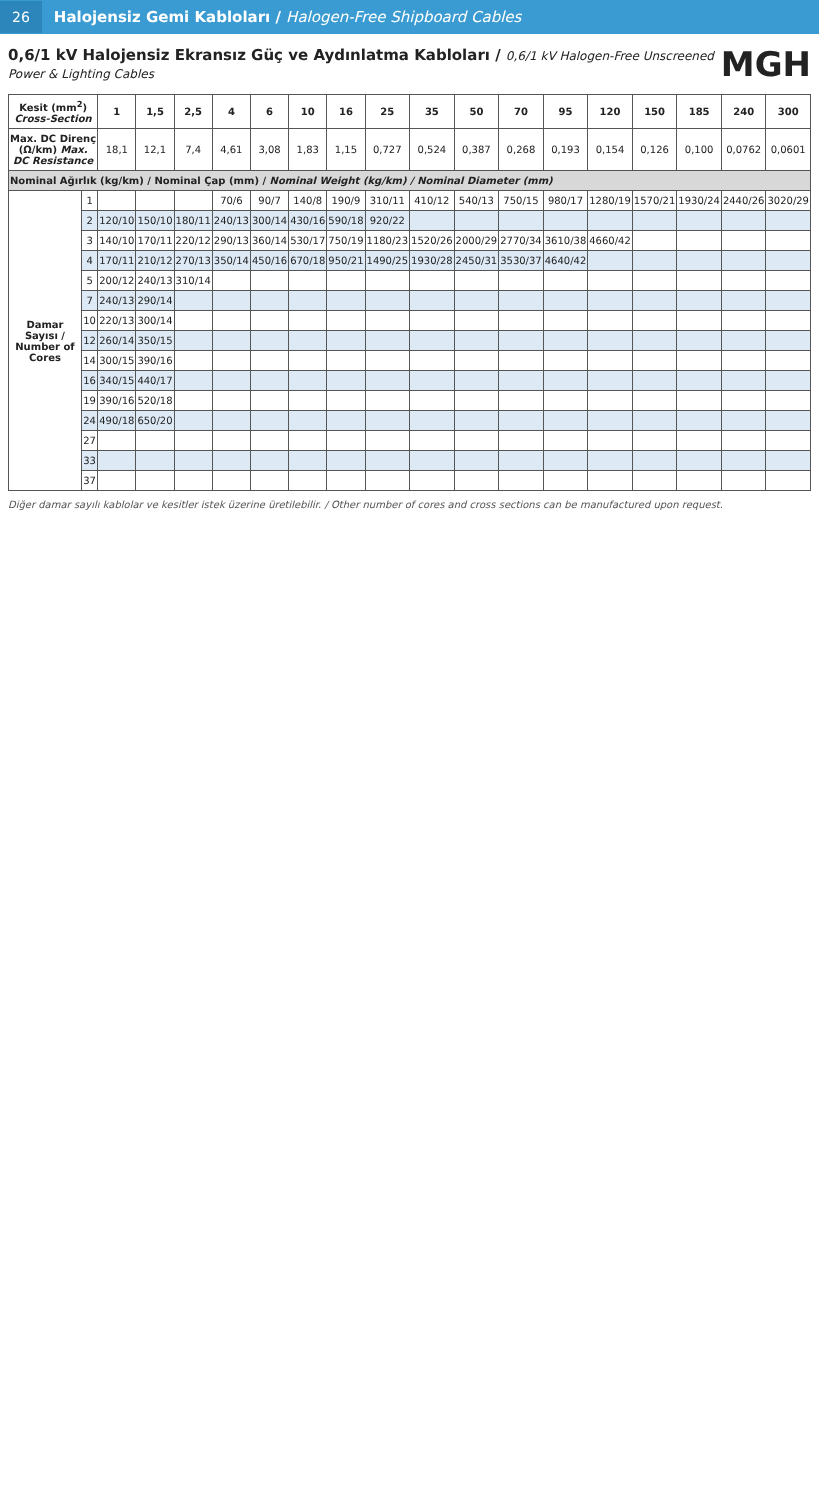26
Halojensiz Gemi Kabloları / Halogen-Free Shipboard Cables
0,6/1 kV Halojensiz Ekransız Güç ve Aydınlatma Kabloları / 0,6/1 kV Halogen-Free Unscreened Power & Lighting Cables
MGH
| Kesit (mm<sup>2</sup>) Cross-Section | | 1 | 1,5 | 2,5 | 4 | 6 | 10 | 16 | 25 | 35 | 50 | 70 | 95 | 120 | 150 | 185 | 240 | 300 |
| --- | --- | --- | --- | --- | --- | --- | --- | --- | --- | --- | --- | --- | --- | --- | --- | --- | --- | --- |
| Max. DC Direnç (Ω/km) Max. DC Resistance | | 18,1 | 12,1 | 7,4 | 4,61 | 3,08 | 1,83 | 1,15 | 0,727 | 0,524 | 0,387 | 0,268 | 0,193 | 0,154 | 0,126 | 0,100 | 0,0762 | 0,0601 |
| Nominal Ağırlık (kg/km) / Nominal Çap (mm) / Nominal Weight (kg/km) / Nominal Diameter (mm) | | | | | | | | | | | | | | | | | | |
| Damar Sayısı / Number of Cores | 1 | | | | 70/6 | 90/7 | 140/8 | 190/9 | 310/11 | 410/12 | 540/13 | 750/15 | 980/17 | 1280/19 | 1570/21 | 1930/24 | 2440/26 | 3020/29 |
| | 2 | 120/10 | 150/10 | 180/11 | 240/13 | 300/14 | 430/16 | 590/18 | 920/22 | | | | | | | | | |
| | 3 | 140/10 | 170/11 | 220/12 | 290/13 | 360/14 | 530/17 | 750/19 | 1180/23 | 1520/26 | 2000/29 | 2770/34 | 3610/38 | 4660/42 | | | | |
| | 4 | 170/11 | 210/12 | 270/13 | 350/14 | 450/16 | 670/18 | 950/21 | 1490/25 | 1930/28 | 2450/31 | 3530/37 | 4640/42 | | | | | |
| | 5 | 200/12 | 240/13 | 310/14 | | | | | | | | | | | | | | |
| | 7 | 240/13 | 290/14 | | | | | | | | | | | | | | | |
| | 10 | 220/13 | 300/14 | | | | | | | | | | | | | | | |
| | 12 | 260/14 | 350/15 | | | | | | | | | | | | | | | |
| | 14 | 300/15 | 390/16 | | | | | | | | | | | | | | | |
| | 16 | 340/15 | 440/17 | | | | | | | | | | | | | | | |
| | 19 | 390/16 | 520/18 | | | | | | | | | | | | | | | |
| | 24 | 490/18 | 650/20 | | | | | | | | | | | | | | | |
| | 27 | | | | | | | | | | | | | | | | | |
| | 33 | | | | | | | | | | | | | | | | | |
| | 37 | | | | | | | | | | | | | | | | | |
Diğer damar sayılı kablolar ve kesitler istek üzerine üretilebilir. / Other number of cores and cross sections can be manufactured upon request.